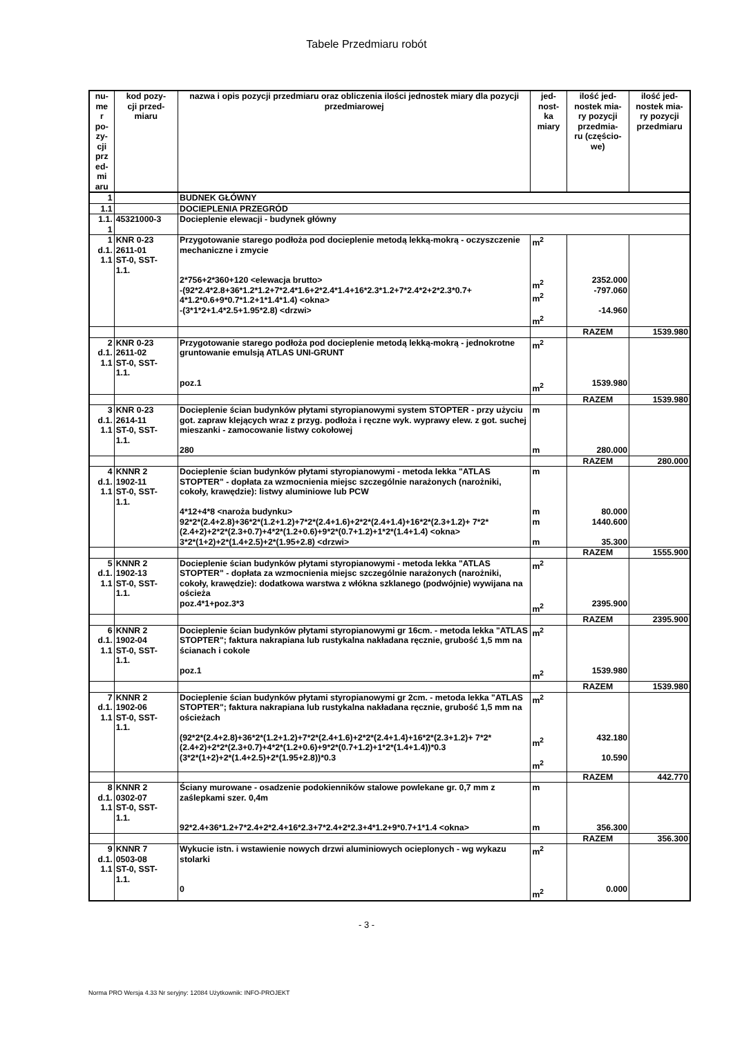Tabele Przedmiaru robót
| nu- me r po- zy- cji prz ed- mi aru | kod pozy- cji przed- miaru | nazwa i opis pozycji przedmiaru oraz obliczenia ilości jednostek miary dla pozycji przedmiarowej | jed- nost- ka miary | ilość jed- nostek mia- ry pozycji przedmia- ru (częścio- we) | ilość jed- nostek mia- ry pozycji przedmiaru |
| --- | --- | --- | --- | --- | --- |
| 1 | | BUDNEK GŁÓWNY | | | |
| 1.1 | | DOCIEPLENIA PRZEGRÓD | | | |
| 1.1. 1 | 45321000-3 | Docieplenie elewacji - budynek główny | | | |
| 1 d.1. 1.1 | KNR 0-23 2611-01 ST-0, SST- 1.1. | Przygotowanie starego podłoża pod docieplenie metodą lekką-mokrą - oczyszczenie mechaniczne i zmycie 2*756+2*360+120 <elewacja brutto> -(92*2.4*2.8+36*1.2*1.2+7*2.4*1.6+2*2.4*1.4+16*2.3*1.2+7*2.4*2+2*2.3*0.7+ 4*1.2*0.6+9*0.7*1.2+1*1.4*1.4) <okna> -(3*1*2+1.4*2.5+1.95*2.8) <drzwi> | m<sup>2</sup> m<sup>2</sup> m<sup>2</sup> m<sup>2</sup> | 2352.000 -797.060 -14.960 | |
| | | | | RAZEM | 1539.980 |
| 2 d.1. 1.1 | KNR 0-23 2611-02 ST-0, SST- 1.1. | Przygotowanie starego podłoża pod docieplenie metodą lekką-mokrą - jednokrotne gruntowanie emulsją ATLAS UNI-GRUNT poz.1 | m<sup>2</sup> m<sup>2</sup> | 1539.980 | |
| | | | | RAZEM | 1539.980 |
| 3 d.1. 1.1 | KNR 0-23 2614-11 ST-0, SST- 1.1. | Docieplenie ścian budynków płytami styropianowymi system STOPTER - przy użyciu got. zapraw klejących wraz z przyg. podłoża i ręczne wyk. wyprawy elew. z got. suchej mieszanki - zamocowanie listwy cokołowej 280 | m m | 280.000 | |
| | | | | RAZEM | 280.000 |
| 4 d.1. 1.1 | KNNR 2 1902-11 ST-0, SST- 1.1. | Docieplenie ścian budynków płytami styropianowymi - metoda lekka "ATLAS STOPTER" - dopłata za wzmocnienia miejsc szczególnie narażonych (narożniki, cokoły, krawędzie): listwy aluminiowe lub PCW 4*12+4*8 <naroża budynku> 92*2*(2.4+2.8)+36*2*(1.2+1.2)+7*2*(2.4+1.6)+2*2*(2.4+1.4)+16*2*(2.3+1.2)+ 7*2*(2.4+2)+2*2*(2.3+0.7)+4*2*(1.2+0.6)+9*2*(0.7+1.2)+1*2*(1.4+1.4) <okna> 3*2*(1+2)+2*(1.4+2.5)+2*(1.95+2.8) <drzwi> | m m m m | 80.000 1440.600 35.300 | |
| | | | | RAZEM | 1555.900 |
| 5 d.1. 1.1 | KNNR 2 1902-13 ST-0, SST- 1.1. | Docieplenie ścian budynków płytami styropianowymi - metoda lekka "ATLAS STOPTER" - dopłata za wzmocnienia miejsc szczególnie narażonych (narożniki, cokoły, krawędzie): dodatkowa warstwa z włókna szklanego (podwójnie) wywijana na ościeża poz.4*1+poz.3*3 | m<sup>2</sup> m<sup>2</sup> | 2395.900 | |
| | | | | RAZEM | 2395.900 |
| 6 d.1. 1.1 | KNNR 2 1902-04 ST-0, SST- 1.1. | Docieplenie ścian budynków płytami styropianowymi gr 16cm. - metoda lekka "ATLAS STOPTER"; faktura nakrapiana lub rustykalna nakładana ręcznie, grubość 1,5 mm na ścianach i cokole poz.1 | m<sup>2</sup> m<sup>2</sup> | 1539.980 | |
| | | | | RAZEM | 1539.980 |
| 7 d.1. 1.1 | KNNR 2 1902-06 ST-0, SST- 1.1. | Docieplenie ścian budynków płytami styropianowymi gr 2cm. - metoda lekka "ATLAS STOPTER"; faktura nakrapiana lub rustykalna nakładana ręcznie, grubość 1,5 mm na ościeżach (92*2*(2.4+2.8)+36*2*(1.2+1.2)+7*2*(2.4+1.6)+2*2*(2.4+1.4)+16*2*(2.3+1.2)+ 7*2*(2.4+2)+2*2*(2.3+0.7)+4*2*(1.2+0.6)+9*2*(0.7+1.2)+1*2*(1.4+1.4))*0.3 (3*2*(1+2)+2*(1.4+2.5)+2*(1.95+2.8))*0.3 | m<sup>2</sup> m<sup>2</sup> m<sup>2</sup> | 432.180 10.590 | |
| | | | | RAZEM | 442.770 |
| 8 d.1. 1.1 | KNNR 2 0302-07 ST-0, SST- 1.1. | Ściany murowane - osadzenie podokienników stalowe powlekane gr. 0,7 mm z zaślepkami szer. 0,4m 92*2.4+36*1.2+7*2.4+2*2.4+16*2.3+7*2.4+2*2.3+4*1.2+9*0.7+1*1.4 <okna> | m m | 356.300 | |
| | | | | RAZEM | 356.300 |
| 9 d.1. 1.1 | KNNR 7 0503-08 ST-0, SST- 1.1. | Wykucie istn. i wstawienie nowych drzwi aluminiowych ocieplonych - wg wykazu stolarki 0 | m<sup>2</sup> m<sup>2</sup> | 0.000 | |
- 3 -
Norma PRO Wersja 4.33 Nr seryjny: 12084 Użytkownik: INFO-PROJEKT